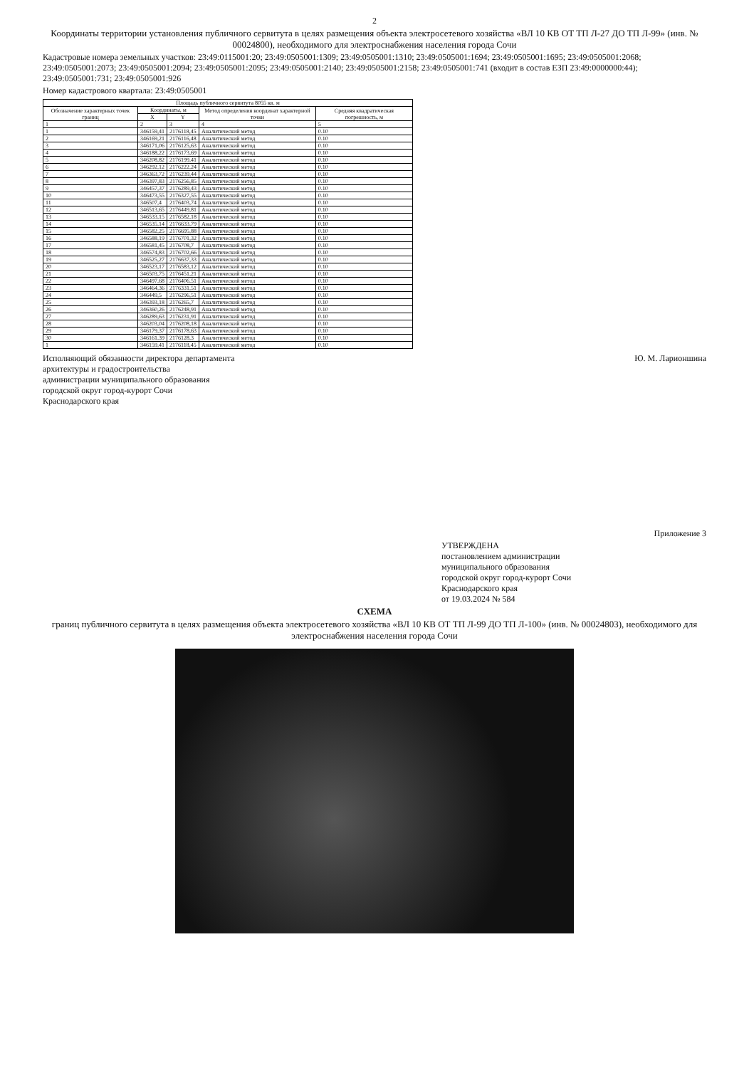2
Координаты территории установления публичного сервитута в целях размещения объекта электросетевого хозяйства «ВЛ 10 КВ ОТ ТП Л-27 ДО ТП Л-99» (инв. № 00024800), необходимого для электроснабжения населения города Сочи
Кадастровые номера земельных участков: 23:49:0115001:20; 23:49:0505001:1309; 23:49:0505001:1310; 23:49:0505001:1694; 23:49:0505001:1695; 23:49:0505001:2068; 23:49:0505001:2073; 23:49:0505001:2094; 23:49:0505001:2095; 23:49:0505001:2140; 23:49:0505001:2158; 23:49:0505001:741 (входит в состав ЕЗП 23:49:0000000:44); 23:49:0505001:731; 23:49:0505001:926
Номер кадастрового квартала: 23:49:0505001
| Площадь публичного сервитута 8055 кв. м | | | | |
| --- | --- | --- | --- | --- |
| Обозначение характерных точек границ | Координаты, м | | Метод определения координат характерной точки | Средняя квадратическая погрешность, м |
| | X | Y | | |
| 1 | 2 | 3 | 4 | 5 |
| 1 | 346159,41 | 2176118,45 | Аналитический метод | 0.10 |
| 2 | 346169,21 | 2176116,48 | Аналитический метод | 0.10 |
| 3 | 346171,06 | 2176125,63 | Аналитический метод | 0.10 |
| 4 | 346188,22 | 2176173,69 | Аналитический метод | 0.10 |
| 5 | 346208,82 | 2176199,41 | Аналитический метод | 0.10 |
| 6 | 346292,12 | 2176222,24 | Аналитический метод | 0.10 |
| 7 | 346363,72 | 2176239,44 | Аналитический метод | 0.10 |
| 8 | 346397,83 | 2176256,85 | Аналитический метод | 0.10 |
| 9 | 346457,37 | 2176289,43 | Аналитический метод | 0.10 |
| 10 | 346473,55 | 2176327,55 | Аналитический метод | 0.10 |
| 11 | 346507,4 | 2176403,74 | Аналитический метод | 0.10 |
| 12 | 346513,65 | 2176449,81 | Аналитический метод | 0.10 |
| 13 | 346533,15 | 2176582,18 | Аналитический метод | 0.10 |
| 14 | 346535,14 | 2176633,79 | Аналитический метод | 0.10 |
| 15 | 346582,25 | 2176695,88 | Аналитический метод | 0.10 |
| 16 | 346588,19 | 2176701,32 | Аналитический метод | 0.10 |
| 17 | 346581,45 | 2176708,7 | Аналитический метод | 0.10 |
| 18 | 346574,83 | 2176702,66 | Аналитический метод | 0.10 |
| 19 | 346525,27 | 2176637,33 | Аналитический метод | 0.10 |
| 20 | 346523,17 | 2176583,12 | Аналитический метод | 0.10 |
| 21 | 346503,75 | 2176451,21 | Аналитический метод | 0.10 |
| 22 | 346497,68 | 2176406,51 | Аналитический метод | 0.10 |
| 23 | 346464,36 | 2176331,51 | Аналитический метод | 0.10 |
| 24 | 346449,5 | 2176296,51 | Аналитический метод | 0.10 |
| 25 | 346393,18 | 2176265,7 | Аналитический метод | 0.10 |
| 26 | 346360,26 | 2176248,91 | Аналитический метод | 0.10 |
| 27 | 346289,63 | 2176231,91 | Аналитический метод | 0.10 |
| 28 | 346203,04 | 2176208,18 | Аналитический метод | 0.10 |
| 29 | 346179,37 | 2176178,63 | Аналитический метод | 0.10 |
| 30 | 346161,39 | 2176128,3 | Аналитический метод | 0.10 |
| 1 | 346159,41 | 2176118,45 | Аналитический метод | 0.10 |
Исполняющий обязанности директора департамента
архитектуры и градостроительства
администрации муниципального образования
городской округ город-курорт Сочи
Краснодарского края
Ю. М. Ларионшина
Приложение 3
УТВЕРЖДЕНА
постановлением администрации
муниципального образования
городской округ город-курорт Сочи
Краснодарского края
от 19.03.2024 № 584
СХЕМА
границ публичного сервитута в целях размещения объекта электросетевого хозяйства «ВЛ 10 КВ ОТ ТП Л-99 ДО ТП Л-100» (инв. № 00024803), необходимого для электроснабжения населения города Сочи